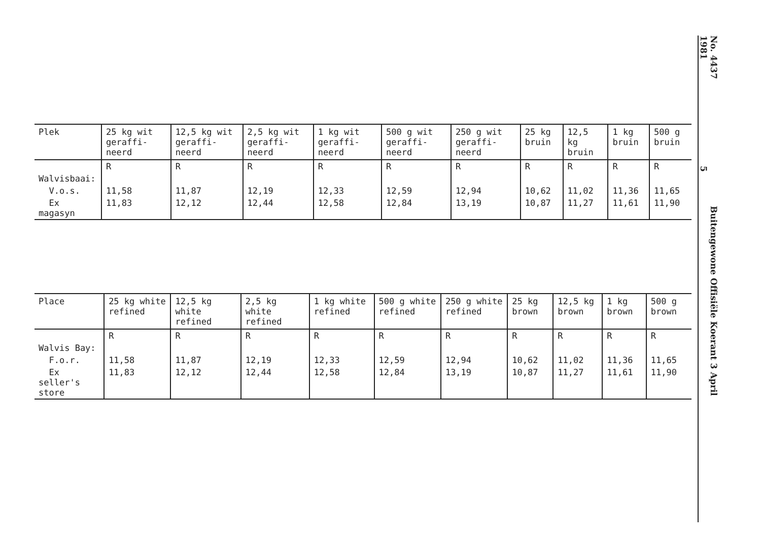| Plek | 25 kg wit geraffi-neerd | 12,5 kg wit geraffi-neerd | 2,5 kg wit geraffi-neerd | 1 kg wit geraffi-neerd | 500 g wit geraffi-neerd | 250 g wit geraffi-neerd | 25 kg bruin | 12,5 kg bruin | 1 kg bruin | 500 g bruin |
| --- | --- | --- | --- | --- | --- | --- | --- | --- | --- | --- |
| | R | R | R | R | R | R | R | R | R | R |
| Walvisbaai: | | | | | | | | | | |
| V.o.s. | 11,58 | 11,87 | 12,19 | 12,33 | 12,59 | 12,94 | 10,62 | 11,02 | 11,36 | 11,65 |
| Ex magasyn | 11,83 | 12,12 | 12,44 | 12,58 | 12,84 | 13,19 | 10,87 | 11,27 | 11,61 | 11,90 |
| Place | 25 kg white refined | 12,5 kg white refined | 2,5 kg white refined | 1 kg white refined | 500 g white refined | 250 g white refined | 25 kg brown | 12,5 kg brown | 1 kg brown | 500 g brown |
| --- | --- | --- | --- | --- | --- | --- | --- | --- | --- | --- |
| | R | R | R | R | R | R | R | R | R | R |
| Walvis Bay: | | | | | | | | | | |
| F.o.r. | 11,58 | 11,87 | 12,19 | 12,33 | 12,59 | 12,94 | 10,62 | 11,02 | 11,36 | 11,65 |
| Ex seller's store | 11,83 | 12,12 | 12,44 | 12,58 | 12,84 | 13,19 | 10,87 | 11,27 | 11,61 | 11,90 |
No. 4437 Buitengewone Offisiële Koerant 3 April 19815